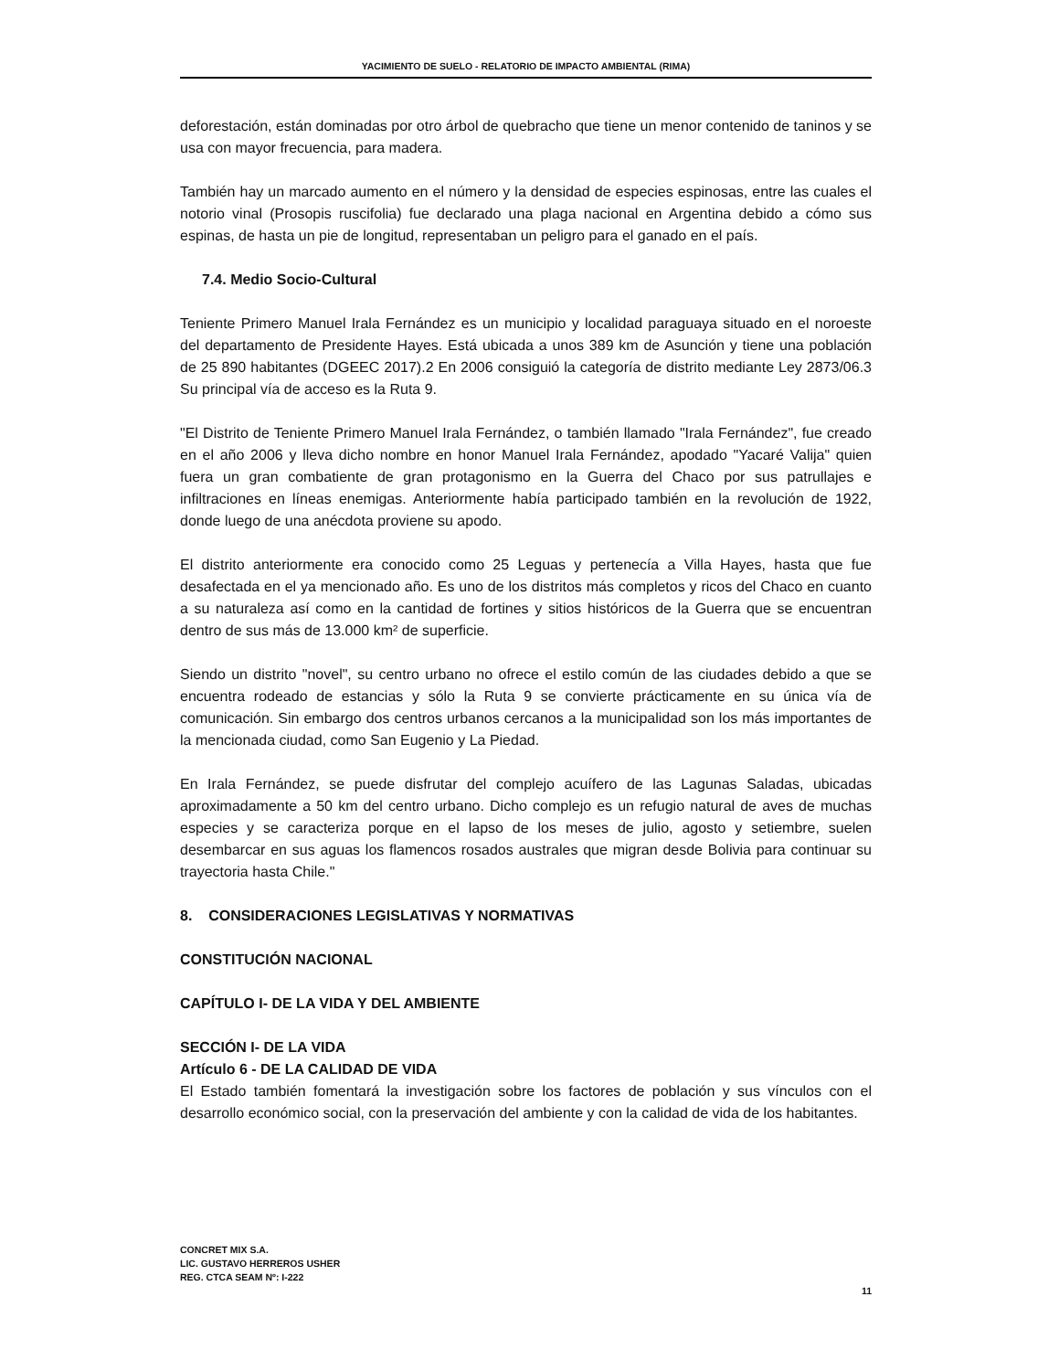YACIMIENTO DE SUELO - RELATORIO DE IMPACTO AMBIENTAL (RIMA)
deforestación, están dominadas por otro árbol de quebracho que tiene un menor contenido de taninos y se usa con mayor frecuencia, para madera.
También hay un marcado aumento en el número y la densidad de especies espinosas, entre las cuales el notorio vinal (Prosopis ruscifolia) fue declarado una plaga nacional en Argentina debido a cómo sus espinas, de hasta un pie de longitud, representaban un peligro para el ganado en el país.
7.4. Medio Socio-Cultural
Teniente Primero Manuel Irala Fernández es un municipio y localidad paraguaya situado en el noroeste del departamento de Presidente Hayes. Está ubicada a unos 389 km de Asunción y tiene una población de 25 890 habitantes (DGEEC 2017).2 En 2006 consiguió la categoría de distrito mediante Ley 2873/06.3 Su principal vía de acceso es la Ruta 9.
"El Distrito de Teniente Primero Manuel Irala Fernández, o también llamado "Irala Fernández", fue creado en el año 2006 y lleva dicho nombre en honor Manuel Irala Fernández, apodado "Yacaré Valija" quien fuera un gran combatiente de gran protagonismo en la Guerra del Chaco por sus patrullajes e infiltraciones en líneas enemigas. Anteriormente había participado también en la revolución de 1922, donde luego de una anécdota proviene su apodo.
El distrito anteriormente era conocido como 25 Leguas y pertenecía a Villa Hayes, hasta que fue desafectada en el ya mencionado año. Es uno de los distritos más completos y ricos del Chaco en cuanto a su naturaleza así como en la cantidad de fortines y sitios históricos de la Guerra que se encuentran dentro de sus más de 13.000 km² de superficie.
Siendo un distrito "novel", su centro urbano no ofrece el estilo común de las ciudades debido a que se encuentra rodeado de estancias y sólo la Ruta 9 se convierte prácticamente en su única vía de comunicación. Sin embargo dos centros urbanos cercanos a la municipalidad son los más importantes de la mencionada ciudad, como San Eugenio y La Piedad.
En Irala Fernández, se puede disfrutar del complejo acuífero de las Lagunas Saladas, ubicadas aproximadamente a 50 km del centro urbano. Dicho complejo es un refugio natural de aves de muchas especies y se caracteriza porque en el lapso de los meses de julio, agosto y setiembre, suelen desembarcar en sus aguas los flamencos rosados australes que migran desde Bolivia para continuar su trayectoria hasta Chile."
8. CONSIDERACIONES LEGISLATIVAS Y NORMATIVAS
CONSTITUCIÓN NACIONAL
CAPÍTULO I- DE LA VIDA Y DEL AMBIENTE
SECCIÓN I- DE LA VIDA
Artículo 6 - DE LA CALIDAD DE VIDA
El Estado también fomentará la investigación sobre los factores de población y sus vínculos con el desarrollo económico social, con la preservación del ambiente y con la calidad de vida de los habitantes.
CONCRET MIX S.A.
LIC. GUSTAVO HERREROS USHER
REG. CTCA SEAM Nº: I-222
11